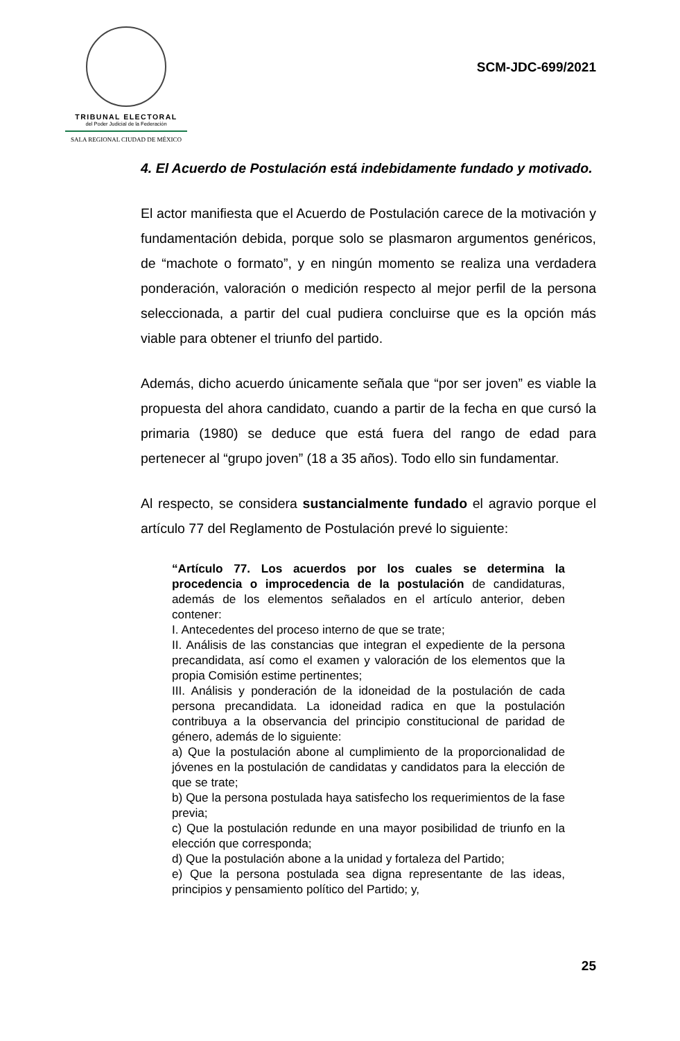TRIBUNAL ELECTORAL
del Poder Judicial de la Federación
SALA REGIONAL CIUDAD DE MÉXICO
SCM-JDC-699/2021
4. El Acuerdo de Postulación está indebidamente fundado y motivado.
El actor manifiesta que el Acuerdo de Postulación carece de la motivación y fundamentación debida, porque solo se plasmaron argumentos genéricos, de “machote o formato”, y en ningún momento se realiza una verdadera ponderación, valoración o medición respecto al mejor perfil de la persona seleccionada, a partir del cual pudiera concluirse que es la opción más viable para obtener el triunfo del partido.
Además, dicho acuerdo únicamente señala que “por ser joven” es viable la propuesta del ahora candidato, cuando a partir de la fecha en que cursó la primaria (1980) se deduce que está fuera del rango de edad para pertenecer al “grupo joven” (18 a 35 años). Todo ello sin fundamentar.
Al respecto, se considera sustancialmente fundado el agravio porque el artículo 77 del Reglamento de Postulación prevé lo siguiente:
“Artículo 77. Los acuerdos por los cuales se determina la procedencia o improcedencia de la postulación de candidaturas, además de los elementos señalados en el artículo anterior, deben contener:
I. Antecedentes del proceso interno de que se trate;
II. Análisis de las constancias que integran el expediente de la persona precandidata, así como el examen y valoración de los elementos que la propia Comisión estime pertinentes;
III. Análisis y ponderación de la idoneidad de la postulación de cada persona precandidata. La idoneidad radica en que la postulación contribuya a la observancia del principio constitucional de paridad de género, además de lo siguiente:
a) Que la postulación abone al cumplimiento de la proporcionalidad de jóvenes en la postulación de candidatas y candidatos para la elección de que se trate;
b) Que la persona postulada haya satisfecho los requerimientos de la fase previa;
c) Que la postulación redunde en una mayor posibilidad de triunfo en la elección que corresponda;
d) Que la postulación abone a la unidad y fortaleza del Partido;
e) Que la persona postulada sea digna representante de las ideas, principios y pensamiento político del Partido; y,
25